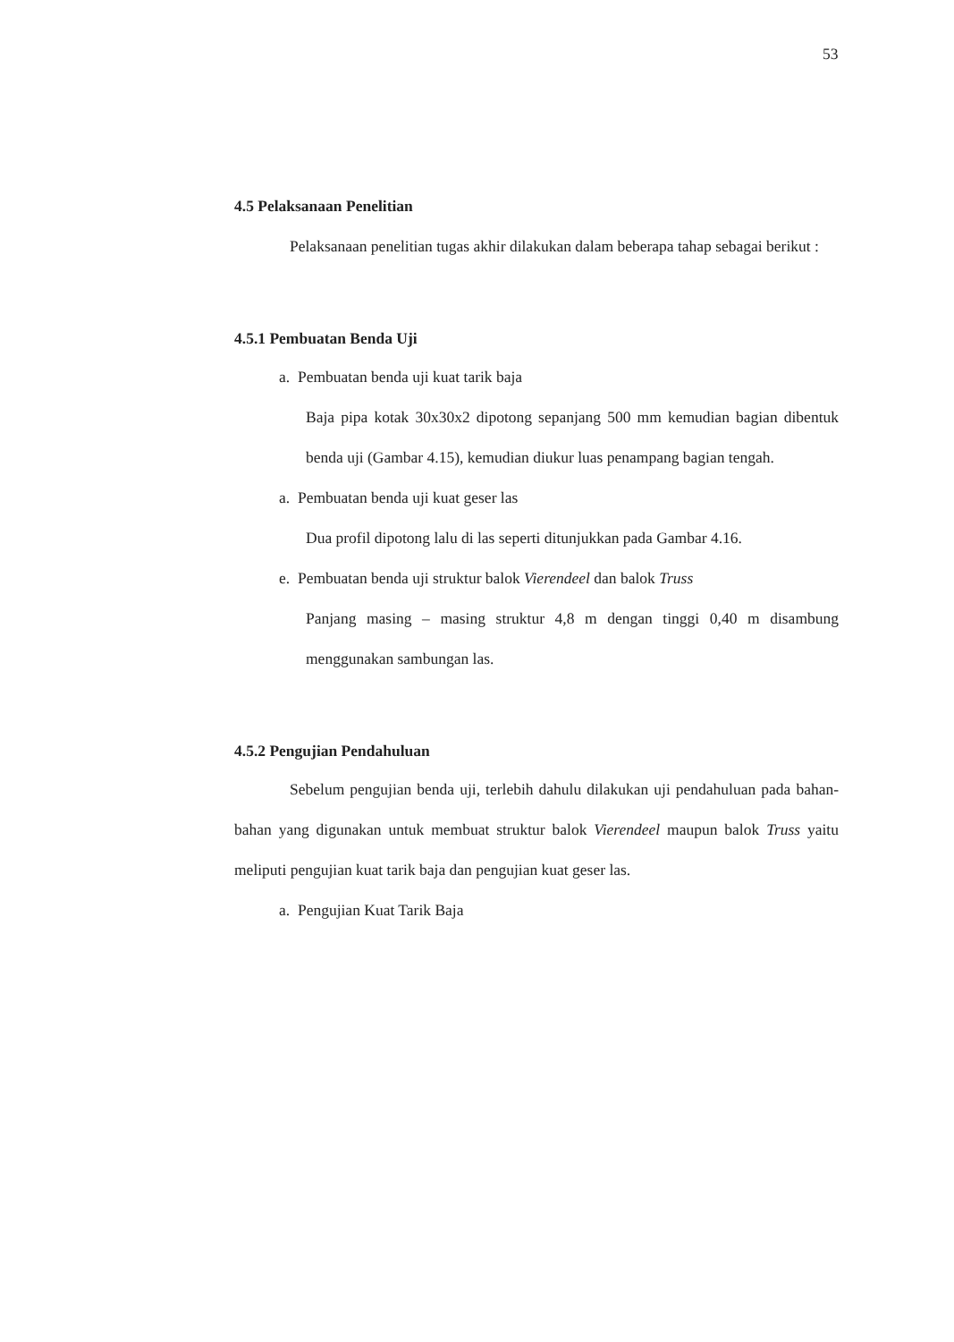53
4.5 Pelaksanaan Penelitian
Pelaksanaan penelitian tugas akhir dilakukan dalam beberapa tahap sebagai berikut :
4.5.1 Pembuatan Benda Uji
a. Pembuatan benda uji kuat tarik baja
Baja pipa kotak 30x30x2 dipotong sepanjang 500 mm kemudian bagian dibentuk benda uji (Gambar 4.15), kemudian diukur luas penampang bagian tengah.
a. Pembuatan benda uji kuat geser las
Dua profil dipotong lalu di las seperti ditunjukkan pada Gambar 4.16.
e. Pembuatan benda uji struktur balok Vierendeel dan balok Truss
Panjang masing – masing struktur 4,8 m dengan tinggi 0,40 m disambung menggunakan sambungan las.
4.5.2 Pengujian Pendahuluan
Sebelum pengujian benda uji, terlebih dahulu dilakukan uji pendahuluan pada bahan-bahan yang digunakan untuk membuat struktur balok Vierendeel maupun balok Truss yaitu meliputi pengujian kuat tarik baja dan pengujian kuat geser las.
a. Pengujian Kuat Tarik Baja